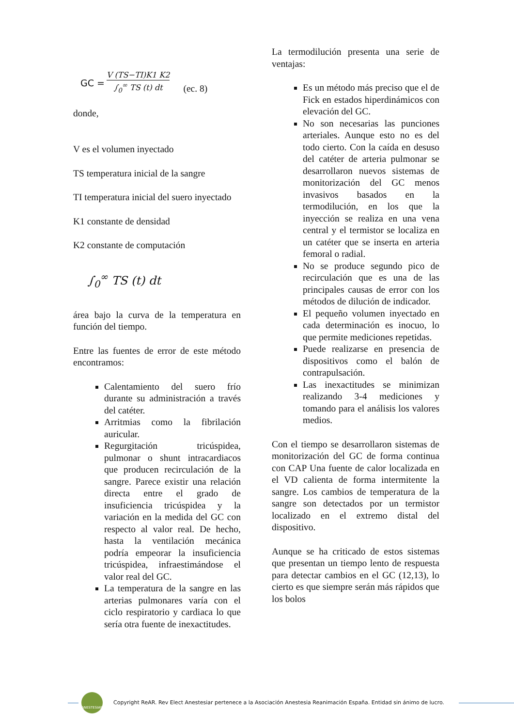GC =
V (TS−TI)K1 K2
∫<sub>0</sub><sup>∞</sup> TS (t) dt
(ec. 8)
donde,
V es el volumen inyectado
TS temperatura inicial de la sangre
TI temperatura inicial del suero inyectado
K1 constante de densidad
K2 constante de computación
∫<sub>0</sub><sup>∞</sup> TS (t) dt
área bajo la curva de la temperatura en función del tiempo.
Entre las fuentes de error de este método encontramos:
Calentamiento del suero frío durante su administración a través del catéter.
Arritmias como la fibrilación auricular.
Regurgitación tricúspidea, pulmonar o shunt intracardiacos que producen recirculación de la sangre. Parece existir una relación directa entre el grado de insuficiencia tricúspidea y la variación en la medida del GC con respecto al valor real. De hecho, hasta la ventilación mecánica podría empeorar la insuficiencia tricúspidea, infraestimándose el valor real del GC.
La temperatura de la sangre en las arterias pulmonares varía con el ciclo respiratorio y cardiaca lo que sería otra fuente de inexactitudes.
La termodilución presenta una serie de ventajas:
Es un método más preciso que el de Fick en estados hiperdinámicos con elevación del GC.
No son necesarias las punciones arteriales. Aunque esto no es del todo cierto. Con la caída en desuso del catéter de arteria pulmonar se desarrollaron nuevos sistemas de monitorización del GC menos invasivos basados en la termodilución, en los que la inyección se realiza en una vena central y el termistor se localiza en un catéter que se inserta en arteria femoral o radial.
No se produce segundo pico de recirculación que es una de las principales causas de error con los métodos de dilución de indicador.
El pequeño volumen inyectado en cada determinación es inocuo, lo que permite mediciones repetidas.
Puede realizarse en presencia de dispositivos como el balón de contrapulsación.
Las inexactitudes se minimizan realizando 3-4 mediciones y tomando para el análisis los valores medios.
Con el tiempo se desarrollaron sistemas de monitorización del GC de forma continua con CAP Una fuente de calor localizada en el VD calienta de forma intermitente la sangre. Los cambios de temperatura de la sangre son detectados por un termistor localizado en el extremo distal del dispositivo.
Aunque se ha criticado de estos sistemas que presentan un tiempo lento de respuesta para detectar cambios en el GC (12,13), lo cierto es que siempre serán más rápidos que los bolos
ANESTESIAR
Copyright ReAR. Rev Elect Anestesiar pertenece a la Asociación Anestesia Reanimación España. Entidad sin ánimo de lucro.